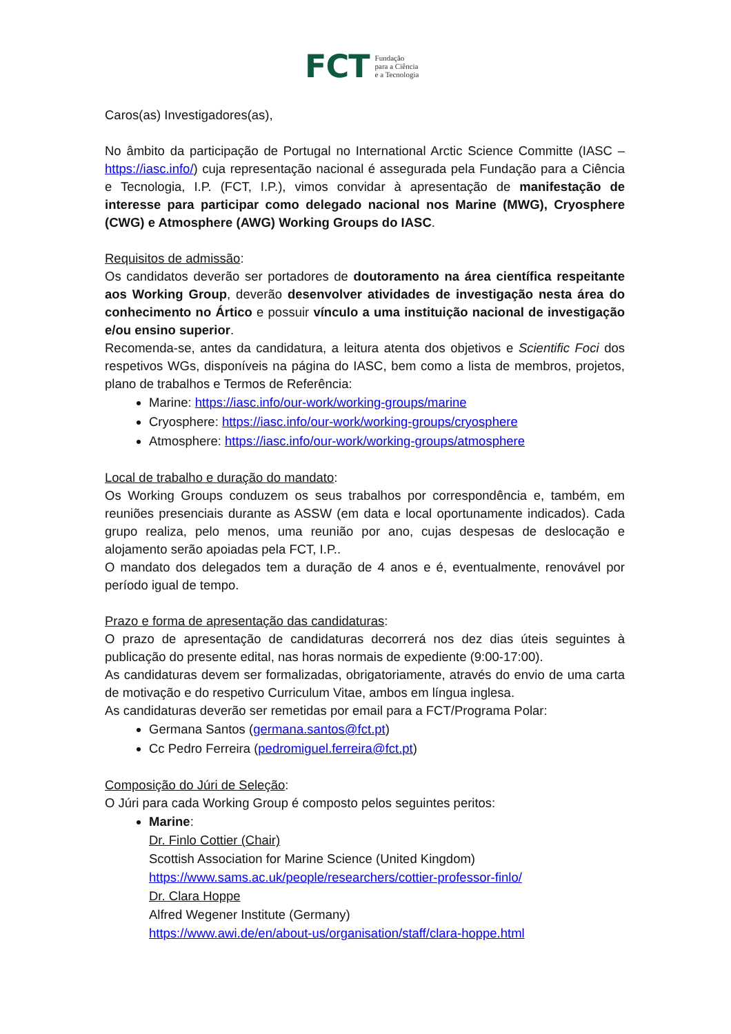FCT Fundação
para a Ciência
e a Tecnologia
Caros(as) Investigadores(as),
No âmbito da participação de Portugal no International Arctic Science Committe (IASC – https://iasc.info/) cuja representação nacional é assegurada pela Fundação para a Ciência e Tecnologia, I.P. (FCT, I.P.), vimos convidar à apresentação de manifestação de interesse para participar como delegado nacional nos Marine (MWG), Cryosphere (CWG) e Atmosphere (AWG) Working Groups do IASC.
Requisitos de admissão:
Os candidatos deverão ser portadores de doutoramento na área científica respeitante aos Working Group, deverão desenvolver atividades de investigação nesta área do conhecimento no Ártico e possuir vínculo a uma instituição nacional de investigação e/ou ensino superior.
Recomenda-se, antes da candidatura, a leitura atenta dos objetivos e Scientific Foci dos respetivos WGs, disponíveis na página do IASC, bem como a lista de membros, projetos, plano de trabalhos e Termos de Referência:
Marine: https://iasc.info/our-work/working-groups/marine
Cryosphere: https://iasc.info/our-work/working-groups/cryosphere
Atmosphere: https://iasc.info/our-work/working-groups/atmosphere
Local de trabalho e duração do mandato:
Os Working Groups conduzem os seus trabalhos por correspondência e, também, em reuniões presenciais durante as ASSW (em data e local oportunamente indicados). Cada grupo realiza, pelo menos, uma reunião por ano, cujas despesas de deslocação e alojamento serão apoiadas pela FCT, I.P..
O mandato dos delegados tem a duração de 4 anos e é, eventualmente, renovável por período igual de tempo.
Prazo e forma de apresentação das candidaturas:
O prazo de apresentação de candidaturas decorrerá nos dez dias úteis seguintes à publicação do presente edital, nas horas normais de expediente (9:00-17:00).
As candidaturas devem ser formalizadas, obrigatoriamente, através do envio de uma carta de motivação e do respetivo Curriculum Vitae, ambos em língua inglesa.
As candidaturas deverão ser remetidas por email para a FCT/Programa Polar:
Germana Santos (germana.santos@fct.pt)
Cc Pedro Ferreira (pedromiguel.ferreira@fct.pt)
Composição do Júri de Seleção:
O Júri para cada Working Group é composto pelos seguintes peritos:
Marine:
Dr. Finlo Cottier (Chair)
Scottish Association for Marine Science (United Kingdom)
https://www.sams.ac.uk/people/researchers/cottier-professor-finlo/
Dr. Clara Hoppe
Alfred Wegener Institute (Germany)
https://www.awi.de/en/about-us/organisation/staff/clara-hoppe.html